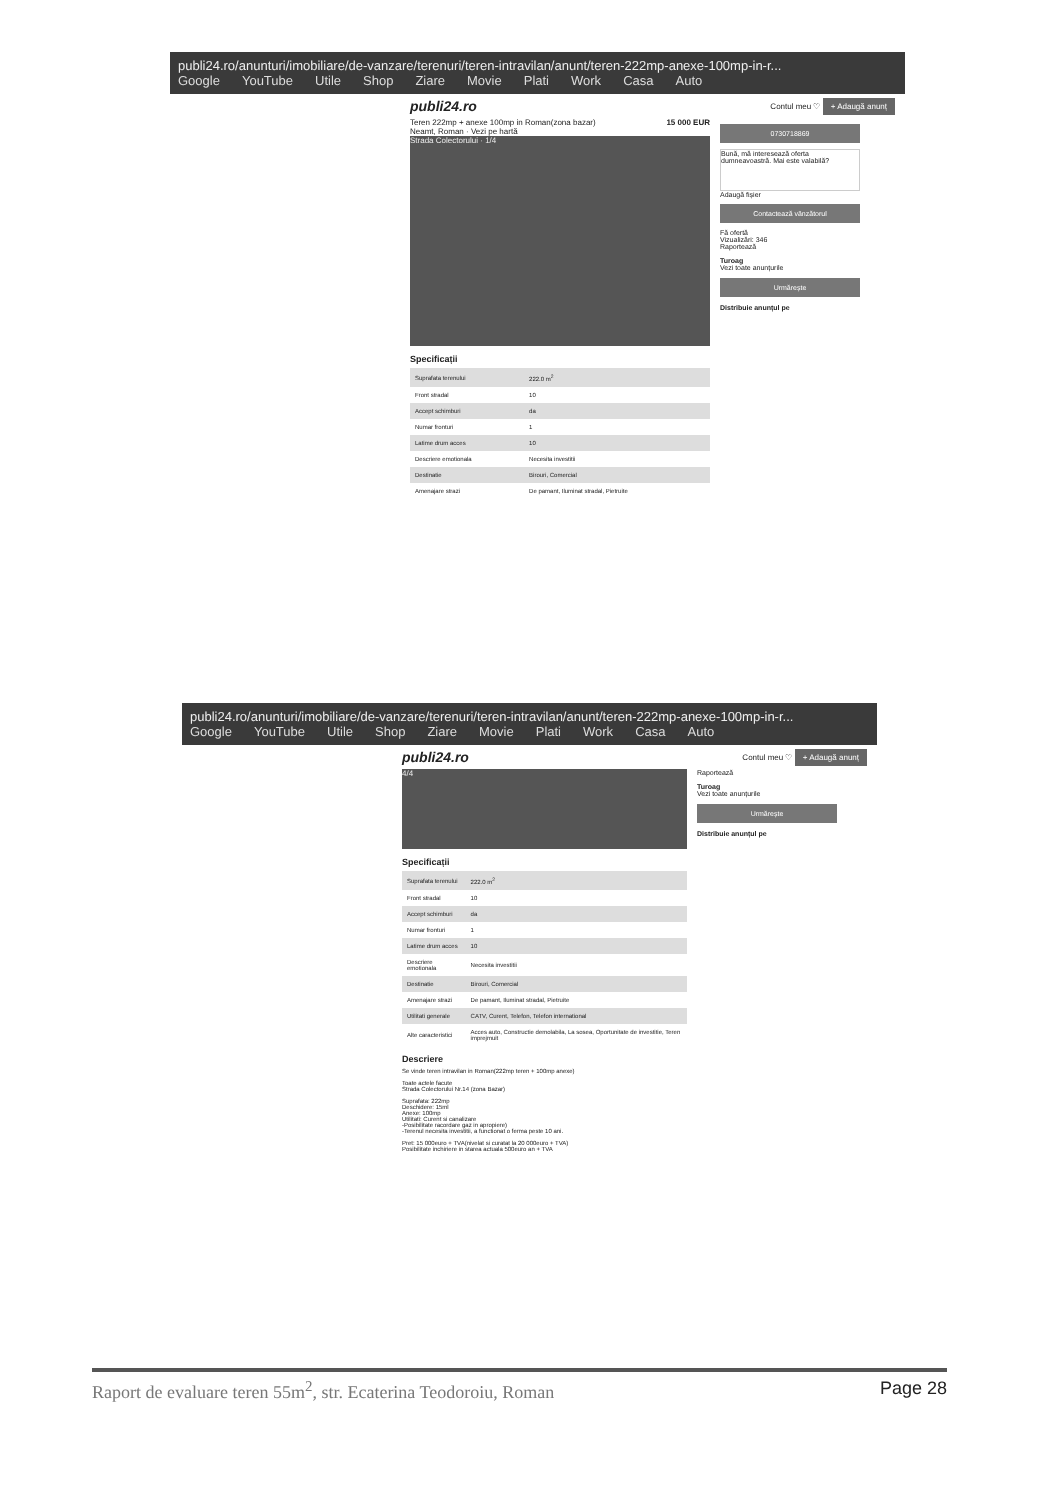publi24.ro/anunturi/imobiliare/de-vanzare/terenuri/teren-intravilan/anunt/teren-222mp-anexe-100mp-in-r...
Google YouTube Utile Shop Ziare Movie Plati Work Casa Auto
publi24.ro Contul meu ♡ + Adaugă anunț
Teren 222mp + anexe 100mp in Roman(zona bazar) 15 000 EUR
Neamt, Roman · Vezi pe hartă
Strada Colectorului · 1/4
Specificații
| Suprafata terenului | 222.0 m<sup>2</sup> |
| Front stradal | 10 |
| Accept schimburi | da |
| Numar fronturi | 1 |
| Latime drum acces | 10 |
| Descriere emotionala | Necesita investitii |
| Destinatie | Birouri, Comercial |
| Amenajare strazi | De pamant, Iluminat stradal, Pietruite |
0730718869
Bună, mă interesează oferta dumneavoastră. Mai este valabilă?
Adaugă fișier
Contactează vânzătorul
Fă ofertă
Vizualizări: 346
Raportează
Turoag
Vezi toate anunțurile
Urmărește
Distribuie anunțul pe
publi24.ro/anunturi/imobiliare/de-vanzare/terenuri/teren-intravilan/anunt/teren-222mp-anexe-100mp-in-r...
Google YouTube Utile Shop Ziare Movie Plati Work Casa Auto
publi24.ro Contul meu ♡ + Adaugă anunț
4/4
Specificații
| Suprafata terenului | 222.0 m<sup>2</sup> |
| Front stradal | 10 |
| Accept schimburi | da |
| Numar fronturi | 1 |
| Latime drum acces | 10 |
| Descriere emotionala | Necesita investitii |
| Destinatie | Birouri, Comercial |
| Amenajare strazi | De pamant, Iluminat stradal, Pietruite |
| Utilitati generale | CATV, Curent, Telefon, Telefon international |
| Alte caracteristici | Acces auto, Constructie demolabila, La sosea, Oportunitate de investitie, Teren imprejmuit |
Descriere
Se vinde teren intravilan in Roman(222mp teren + 100mp anexe)
Toate actele facute
Strada Colectorului Nr.14 (zona Bazar)
Suprafata: 222mp
Deschidere: 15ml
Anexe: 100mp
Utilitati: Curent si canalizare
-Posibilitate racordare gaz in apropiere)
-Terenul necesita investitii, a functionat o ferma peste 10 ani.
Pret: 15 000euro + TVA(nivelat si curatat la 20 000euro + TVA)
Posibilitate inchiriere in starea actuala 500euro an + TVA
Raportează
Turoag
Vezi toate anunțurile
Urmărește
Distribuie anunțul pe
Raport de evaluare teren 55m<sup>2</sup>, str. Ecaterina Teodoroiu, Roman Page 28